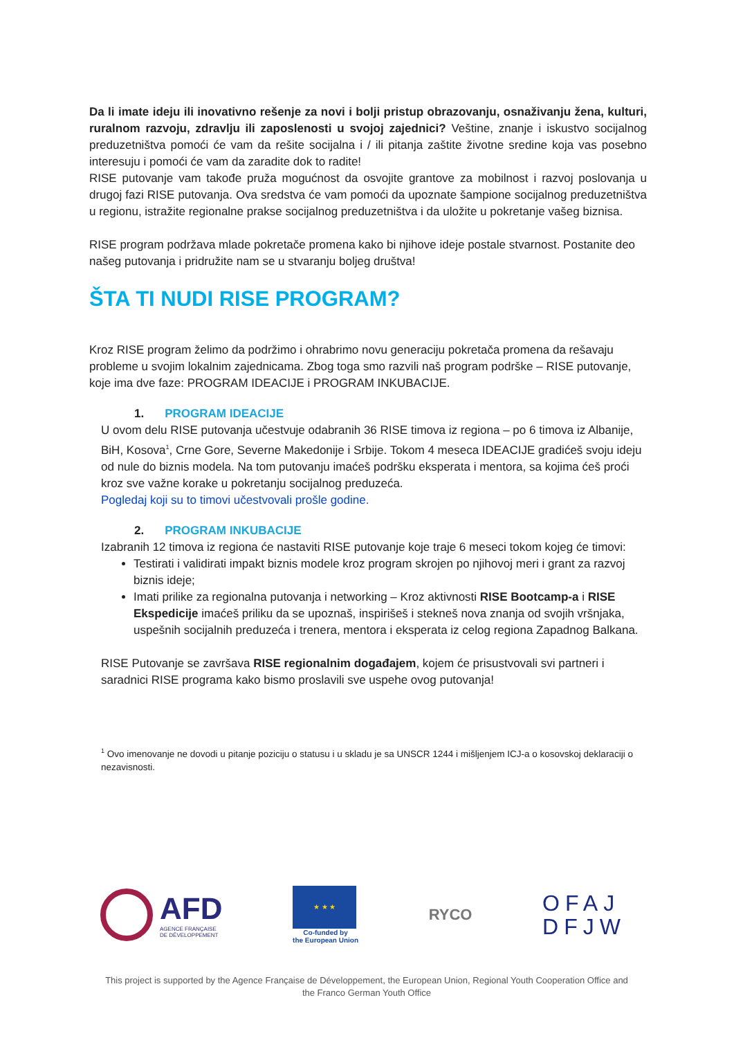Da li imate ideju ili inovativno rešenje za novi i bolji pristup obrazovanju, osnaživanju žena, kulturi, ruralnom razvoju, zdravlju ili zaposlenosti u svojoj zajednici? Veštine, znanje i iskustvo socijalnog preduzetništva pomoći će vam da rešite socijalna i / ili pitanja zaštite životne sredine koja vas posebno interesuju i pomoći će vam da zaradite dok to radite!
RISE putovanje vam takođe pruža mogućnost da osvojite grantove za mobilnost i razvoj poslovanja u drugoj fazi RISE putovanja. Ova sredstva će vam pomoći da upoznate šampione socijalnog preduzetništva u regionu, istražite regionalne prakse socijalnog preduzetništva i da uložite u pokretanje vašeg biznisa.
RISE program podržava mlade pokretače promena kako bi njihove ideje postale stvarnost. Postanite deo našeg putovanja i pridružite nam se u stvaranju boljeg društva!
ŠTA TI NUDI RISE PROGRAM?
Kroz RISE program želimo da podržimo i ohrabrimo novu generaciju pokretača promena da rešavaju probleme u svojim lokalnim zajednicama. Zbog toga smo razvili naš program podrške – RISE putovanje, koje ima dve faze: PROGRAM IDEACIJE i PROGRAM INKUBACIJE.
1. PROGRAM IDEACIJE
U ovom delu RISE putovanja učestvuje odabranih 36 RISE timova iz regiona – po 6 timova iz Albanije, BiH, Kosova<sup>1</sup>, Crne Gore, Severne Makedonije i Srbije. Tokom 4 meseca IDEACIJE gradićeš svoju ideju od nule do biznis modela. Na tom putovanju imaćeš podršku eksperata i mentora, sa kojima ćeš proći kroz sve važne korake u pokretanju socijalnog preduzeća.
Pogledaj koji su to timovi učestvovali prošle godine.
2. PROGRAM INKUBACIJE
Izabranih 12 timova iz regiona će nastaviti RISE putovanje koje traje 6 meseci tokom kojeg će timovi:
Testirati i validirati impakt biznis modele kroz program skrojen po njihovoj meri i grant za razvoj biznis ideje;
Imati prilike za regionalna putovanja i networking – Kroz aktivnosti RISE Bootcamp-a i RISE Ekspedicije imaćeš priliku da se upoznaš, inspirišeš i stekneš nova znanja od svojih vršnjaka, uspešnih socijalnih preduzeća i trenera, mentora i eksperata iz celog regiona Zapadnog Balkana.
RISE Putovanje se završava RISE regionalnim događajem, kojem će prisustvovali svi partneri i saradnici RISE programa kako bismo proslavili sve uspehe ovog putovanja!
<sup>1</sup> Ovo imenovanje ne dovodi u pitanje poziciju o statusu i u skladu je sa UNSCR 1244 i mišljenjem ICJ-a o kosovskoj deklaraciji o nezavisnosti.
AFD
AGENCE FRANÇAISE
DE DÉVELOPPEMENT
★ ★ ★
Co-funded by
the European Union
RYCO
OFAJ
DFJW
This project is supported by the Agence Française de Développement, the European Union, Regional Youth Cooperation Office and the Franco German Youth Office